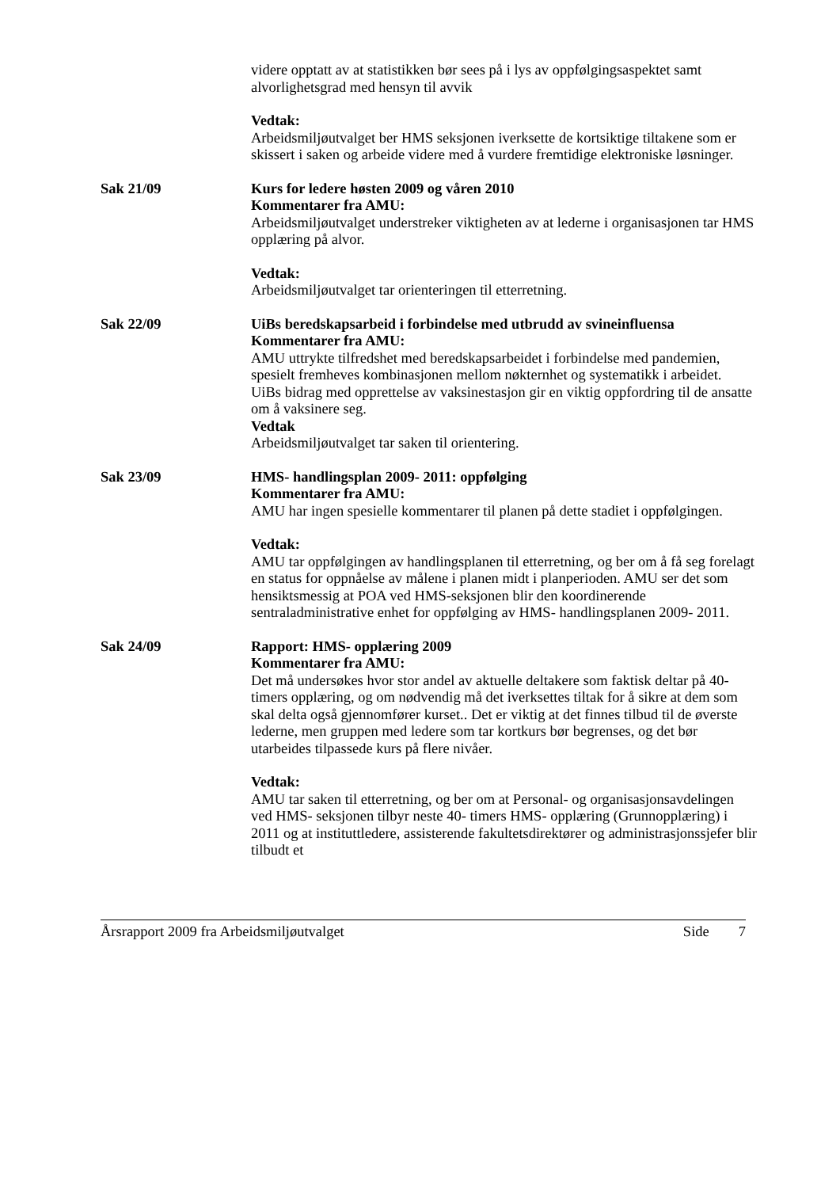videre opptatt av at statistikken bør sees på i lys av oppfølgingsaspektet samt alvorlighetsgrad med hensyn til avvik
Vedtak:
Arbeidsmiljøutvalget ber HMS seksjonen iverksette de kortsiktige tiltakene som er skissert i saken og arbeide videre med å vurdere fremtidige elektroniske løsninger.
Sak 21/09 Kurs for ledere høsten 2009 og våren 2010
Kommentarer fra AMU:
Arbeidsmiljøutvalget understreker viktigheten av at lederne i organisasjonen tar HMS opplæring på alvor.
Vedtak:
Arbeidsmiljøutvalget tar orienteringen til etterretning.
Sak 22/09 UiBs beredskapsarbeid i forbindelse med utbrudd av svineinfluensa
Kommentarer fra AMU:
AMU uttrykte tilfredshet med beredskapsarbeidet i forbindelse med pandemien, spesielt fremheves kombinasjonen mellom nøkternhet og systematikk i arbeidet.
UiBs bidrag med opprettelse av vaksinestasjon gir en viktig oppfordring til de ansatte om å vaksinere seg.
Vedtak
Arbeidsmiljøutvalget tar saken til orientering.
Sak 23/09 HMS- handlingsplan 2009- 2011: oppfølging
Kommentarer fra AMU:
AMU har ingen spesielle kommentarer til planen på dette stadiet i oppfølgingen.
Vedtak:
AMU tar oppfølgingen av handlingsplanen til etterretning, og ber om å få seg forelagt en status for oppnåelse av målene i planen midt i planperioden. AMU ser det som hensiktsmessig at POA ved HMS-seksjonen blir den koordinerende sentraladministrative enhet for oppfølging av HMS- handlingsplanen 2009- 2011.
Sak 24/09 Rapport: HMS- opplæring 2009
Kommentarer fra AMU:
Det må undersøkes hvor stor andel av aktuelle deltakere som faktisk deltar på 40- timers opplæring, og om nødvendig må det iverksettes tiltak for å sikre at dem som skal delta også gjennomfører kurset.. Det er viktig at det finnes tilbud til de øverste lederne, men gruppen med ledere som tar kortkurs bør begrenses, og det bør utarbeides tilpassede kurs på flere nivåer.
Vedtak:
AMU tar saken til etterretning, og ber om at Personal- og organisasjonsavdelingen ved HMS- seksjonen tilbyr neste 40- timers HMS- opplæring (Grunnopplæring) i 2011 og at instituttledere, assisterende fakultetsdirektører og administrasjonssjefer blir tilbudt et
Årsrapport 2009 fra Arbeidsmiljøutvalget Side 7